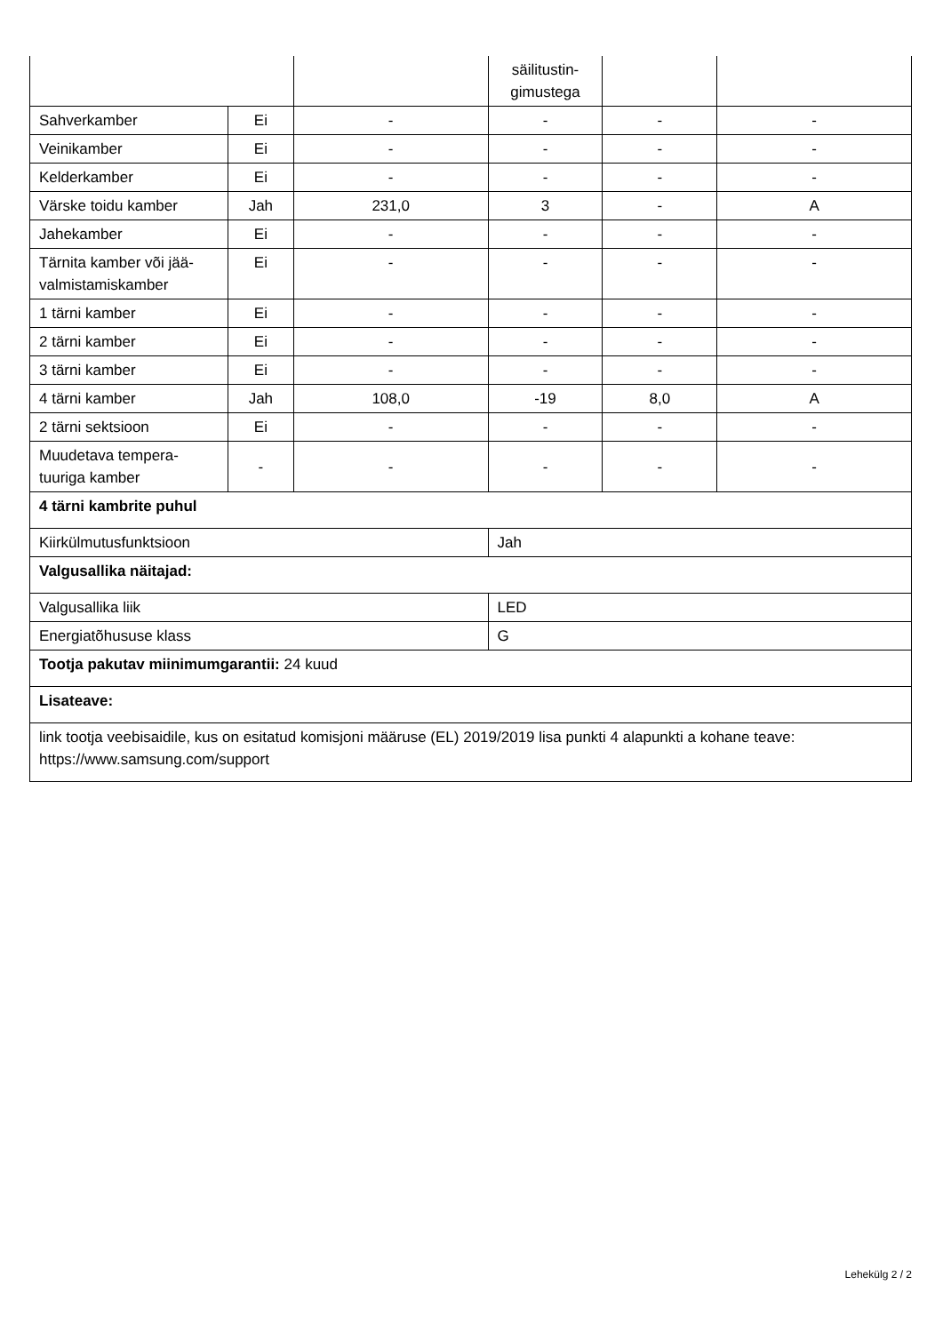| | | | säilitustin- gimustega | | |
| Sahverkamber | Ei | - | - | - | - |
| Veinikamber | Ei | - | - | - | - |
| Kelderkamber | Ei | - | - | - | - |
| Värske toidu kamber | Jah | 231,0 | 3 | - | A |
| Jahekamber | Ei | - | - | - | - |
| Tärnita kamber või jää- valmistamiskamber | Ei | - | - | - | - |
| 1 tärni kamber | Ei | - | - | - | - |
| 2 tärni kamber | Ei | - | - | - | - |
| 3 tärni kamber | Ei | - | - | - | - |
| 4 tärni kamber | Jah | 108,0 | -19 | 8,0 | A |
| 2 tärni sektsioon | Ei | - | - | - | - |
| Muudetava tempera- tuuriga kamber | - | - | - | - | - |
| 4 tärni kambrite puhul | | | | | |
| Kiirkülmutusfunktsioon | | | Jah | | |
| Valgusallika näitajad: | | | | | |
| Valgusallika liik | | | LED | | |
| Energiatõhususe klass | | | G | | |
| Tootja pakutav miinimumgarantii: 24 kuud | | | | | |
| Lisateave: | | | | | |
| link tootja veebisaidile, kus on esitatud komisjoni määruse (EL) 2019/2019 lisa punkti 4 alapunkti a kohane teave: https://www.samsung.com/support | | | | | |
Lehekülg 2 / 2